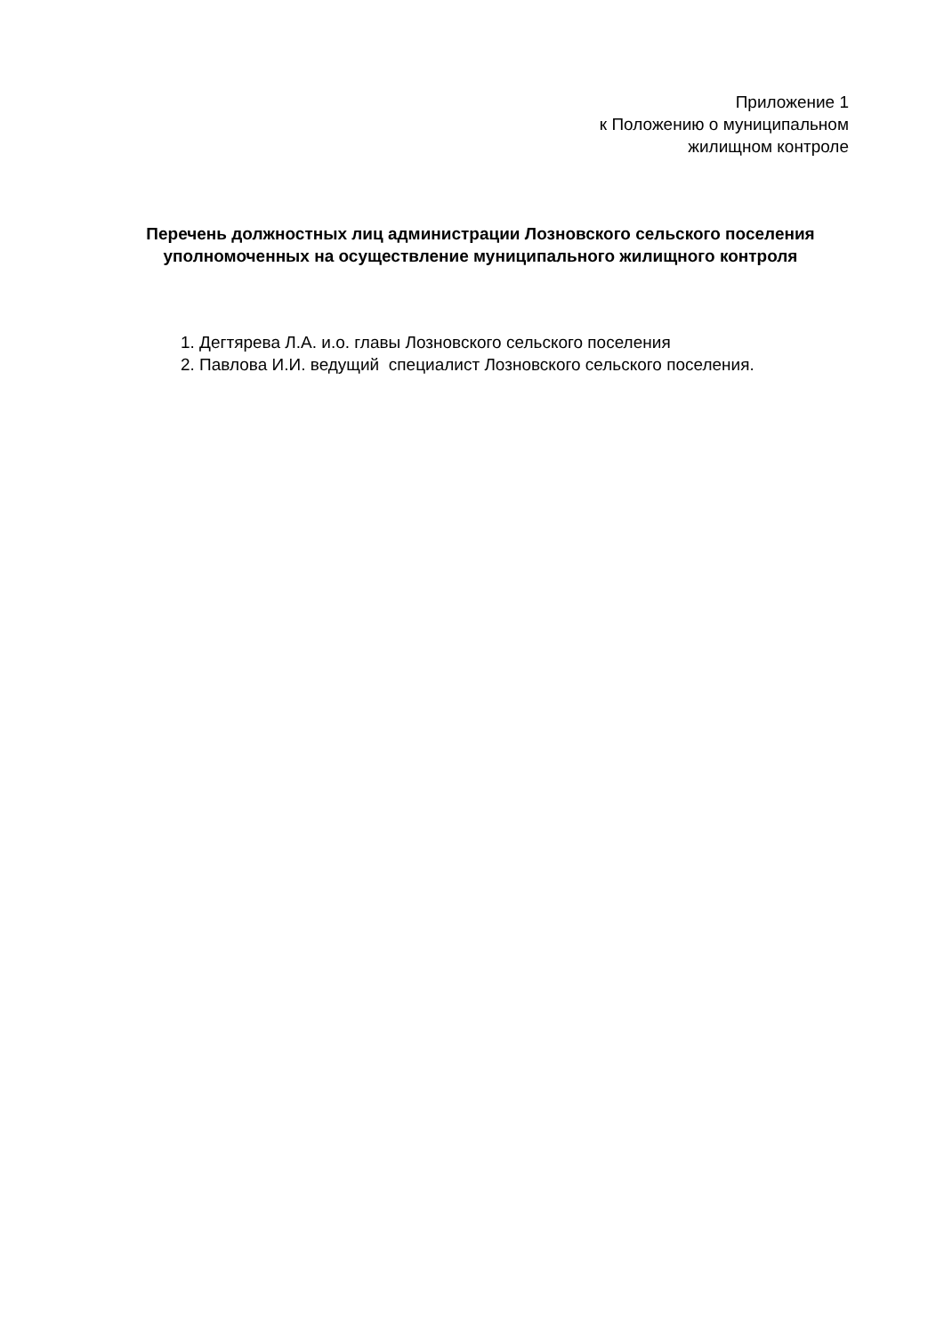Приложение 1
к Положению о муниципальном
жилищном контроле
Перечень должностных лиц администрации Лозновского сельского поселения уполномоченных на осуществление муниципального жилищного контроля
1. Дегтярева Л.А. и.о. главы Лозновского сельского поселения
2. Павлова И.И. ведущий специалист Лозновского сельского поселения.